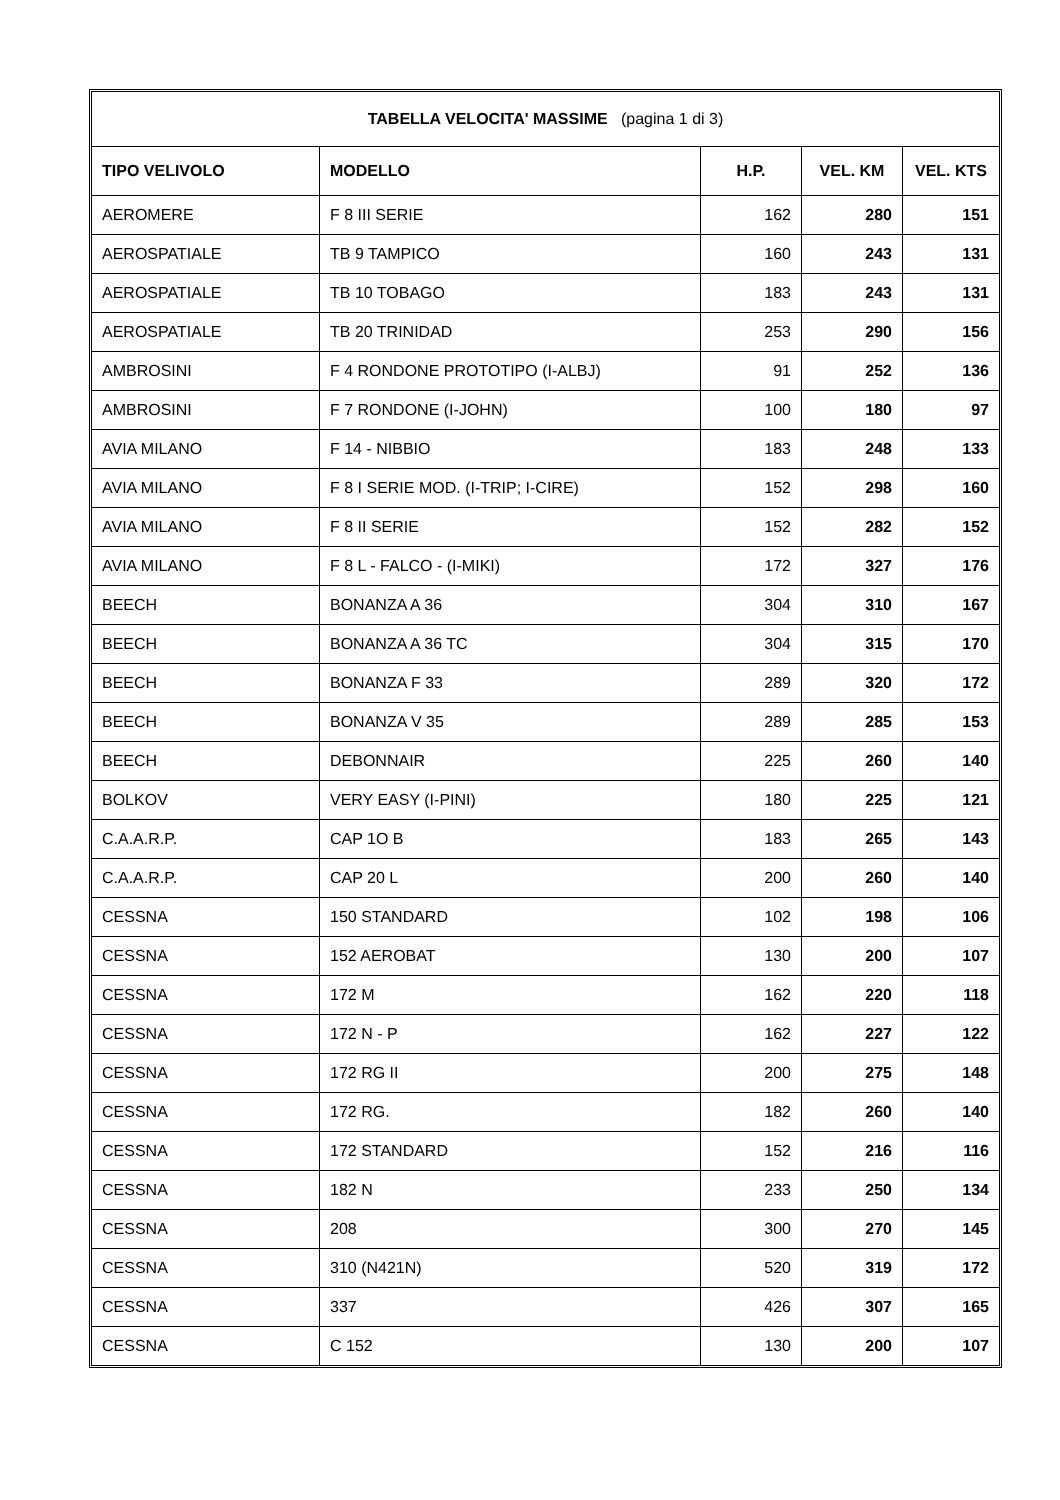| TABELLA VELOCITA' MASSIME (pagina 1 di 3) | | | | |
| --- | --- | --- | --- | --- |
| TIPO VELIVOLO | MODELLO | H.P. | VEL. KM | VEL. KTS |
| AEROMERE | F 8 III SERIE | 162 | 280 | 151 |
| AEROSPATIALE | TB 9 TAMPICO | 160 | 243 | 131 |
| AEROSPATIALE | TB 10 TOBAGO | 183 | 243 | 131 |
| AEROSPATIALE | TB 20 TRINIDAD | 253 | 290 | 156 |
| AMBROSINI | F 4 RONDONE PROTOTIPO (I-ALBJ) | 91 | 252 | 136 |
| AMBROSINI | F 7 RONDONE (I-JOHN) | 100 | 180 | 97 |
| AVIA MILANO | F 14 - NIBBIO | 183 | 248 | 133 |
| AVIA MILANO | F 8 I SERIE MOD. (I-TRIP; I-CIRE) | 152 | 298 | 160 |
| AVIA MILANO | F 8 II SERIE | 152 | 282 | 152 |
| AVIA MILANO | F 8 L - FALCO - (I-MIKI) | 172 | 327 | 176 |
| BEECH | BONANZA A 36 | 304 | 310 | 167 |
| BEECH | BONANZA A 36 TC | 304 | 315 | 170 |
| BEECH | BONANZA F 33 | 289 | 320 | 172 |
| BEECH | BONANZA V 35 | 289 | 285 | 153 |
| BEECH | DEBONNAIR | 225 | 260 | 140 |
| BOLKOV | VERY EASY (I-PINI) | 180 | 225 | 121 |
| C.A.A.R.P. | CAP 1O B | 183 | 265 | 143 |
| C.A.A.R.P. | CAP 20 L | 200 | 260 | 140 |
| CESSNA | 150 STANDARD | 102 | 198 | 106 |
| CESSNA | 152 AEROBAT | 130 | 200 | 107 |
| CESSNA | 172 M | 162 | 220 | 118 |
| CESSNA | 172 N - P | 162 | 227 | 122 |
| CESSNA | 172 RG II | 200 | 275 | 148 |
| CESSNA | 172 RG. | 182 | 260 | 140 |
| CESSNA | 172 STANDARD | 152 | 216 | 116 |
| CESSNA | 182 N | 233 | 250 | 134 |
| CESSNA | 208 | 300 | 270 | 145 |
| CESSNA | 310 (N421N) | 520 | 319 | 172 |
| CESSNA | 337 | 426 | 307 | 165 |
| CESSNA | C 152 | 130 | 200 | 107 |